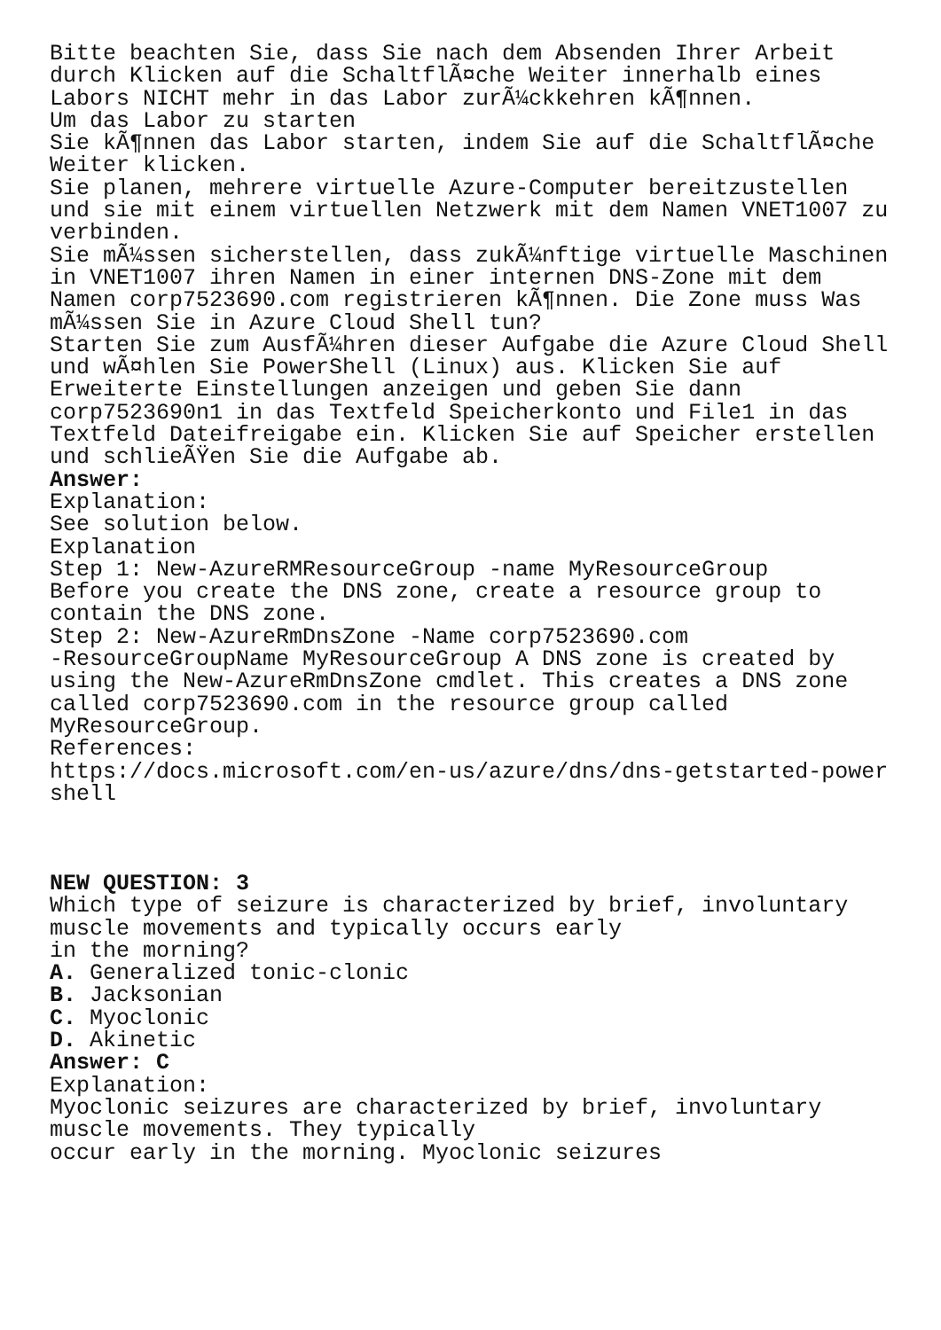Bitte beachten Sie, dass Sie nach dem Absenden Ihrer Arbeit durch Klicken auf die SchaltflÃ¤che Weiter innerhalb eines Labors NICHT mehr in das Labor zurÃ¼ckkehren kÃ¶nnen. Um das Labor zu starten Sie kÃ¶nnen das Labor starten, indem Sie auf die SchaltflÃ¤che Weiter klicken. Sie planen, mehrere virtuelle Azure-Computer bereitzustellen und sie mit einem virtuellen Netzwerk mit dem Namen VNET1007 zu verbinden. Sie mÃ¼ssen sicherstellen, dass zukÃ¼nftige virtuelle Maschinen in VNET1007 ihren Namen in einer internen DNS-Zone mit dem Namen corp7523690.com registrieren kÃ¶nnen. Die Zone muss Was mÃ¼ssen Sie in Azure Cloud Shell tun? Starten Sie zum AusfÃ¼hren dieser Aufgabe die Azure Cloud Shell und wÃ¤hlen Sie PowerShell (Linux) aus. Klicken Sie auf Erweiterte Einstellungen anzeigen und geben Sie dann corp7523690n1 in das Textfeld Speicherkonto und File1 in das Textfeld Dateifreigabe ein. Klicken Sie auf Speicher erstellen und schlieÃŸen Sie die Aufgabe ab. Answer: Explanation: See solution below. Explanation Step 1: New-AzureRMResourceGroup -name MyResourceGroup Before you create the DNS zone, create a resource group to contain the DNS zone. Step 2: New-AzureRmDnsZone -Name corp7523690.com -ResourceGroupName MyResourceGroup A DNS zone is created by using the New-AzureRmDnsZone cmdlet. This creates a DNS zone called corp7523690.com in the resource group called MyResourceGroup. References: https://docs.microsoft.com/en-us/azure/dns/dns-getstarted-power shell NEW QUESTION: 3 Which type of seizure is characterized by brief, involuntary muscle movements and typically occurs early in the morning? A. Generalized tonic-clonic B. Jacksonian C. Myoclonic D. Akinetic Answer: C Explanation: Myoclonic seizures are characterized by brief, involuntary muscle movements. They typically occur early in the morning. Myoclonic seizures